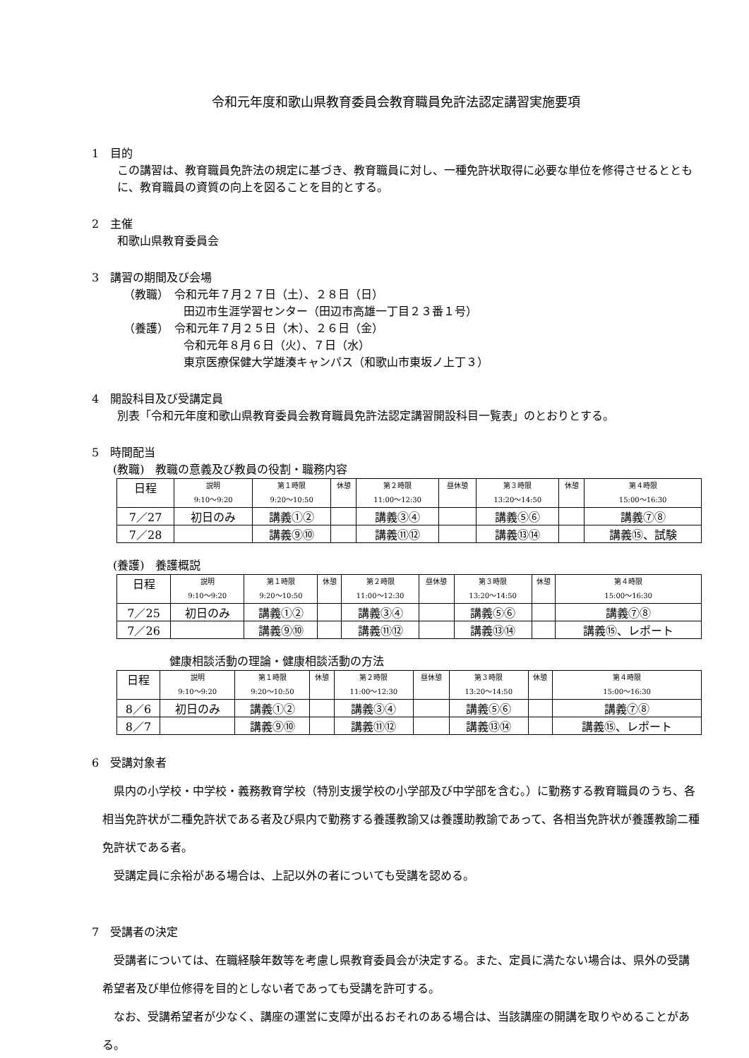令和元年度和歌山県教育委員会教育職員免許法認定講習実施要項
1　目的
この講習は、教育職員免許法の規定に基づき、教育職員に対し、一種免許状取得に必要な単位を修得させるとともに、教育職員の資質の向上を図ることを目的とする。
2　主催
和歌山県教育委員会
3　講習の期間及び会場
（教職）　令和元年７月２７日（土）、２８日（日）
田辺市生涯学習センター（田辺市高雄一丁目２３番１号）
（養護）　令和元年７月２５日（木）、２６日（金）
令和元年８月６日（火）、７日（水）
東京医療保健大学雄湊キャンパス（和歌山市東坂ノ上丁３）
4　開設科目及び受講定員
別表「令和元年度和歌山県教育委員会教育職員免許法認定講習開設科目一覧表」のとおりとする。
5　時間配当
(教職)　教職の意義及び教員の役割・職務内容
| 日程 | 説明 9:10～9:20 | 第１時限 9:20～10:50 | 休憩 | 第２時限 11:00～12:30 | 昼休憩 | 第３時限 13:20～14:50 | 休憩 | 第４時限 15:00～16:30 |
| 7／27 | 初日のみ | 講義①② | | 講義③④ | | 講義⑤⑥ | | 講義⑦⑧ |
| 7／28 | | 講義⑨⑩ | | 講義⑪⑫ | | 講義⑬⑭ | | 講義⑮、試験 |
(養護)　養護概説
| 日程 | 説明 9:10～9:20 | 第１時限 9:20～10:50 | 休憩 | 第２時限 11:00～12:30 | 昼休憩 | 第３時限 13:20～14:50 | 休憩 | 第４時限 15:00～16:30 |
| 7／25 | 初日のみ | 講義①② | | 講義③④ | | 講義⑤⑥ | | 講義⑦⑧ |
| 7／26 | | 講義⑨⑩ | | 講義⑪⑫ | | 講義⑬⑭ | | 講義⑮、レポート |
健康相談活動の理論・健康相談活動の方法
| 日程 | 説明 9:10～9:20 | 第１時限 9:20～10:50 | 休憩 | 第２時限 11:00～12:30 | 昼休憩 | 第３時限 13:20～14:50 | 休憩 | 第４時限 15:00～16:30 |
| 8／6 | 初日のみ | 講義①② | | 講義③④ | | 講義⑤⑥ | | 講義⑦⑧ |
| 8／7 | | 講義⑨⑩ | | 講義⑪⑫ | | 講義⑬⑭ | | 講義⑮、レポート |
6　受講対象者
　県内の小学校・中学校・義務教育学校（特別支援学校の小学部及び中学部を含む。）に勤務する教育職員のうち、各相当免許状が二種免許状である者及び県内で勤務する養護教諭又は養護助教諭であって、各相当免許状が養護教諭二種免許状である者。
　受講定員に余裕がある場合は、上記以外の者についても受講を認める。
7　受講者の決定
　受講者については、在職経験年数等を考慮し県教育委員会が決定する。また、定員に満たない場合は、県外の受講希望者及び単位修得を目的としない者であっても受講を許可する。
　なお、受講希望者が少なく、講座の運営に支障が出るおそれのある場合は、当該講座の開講を取りやめることがある。